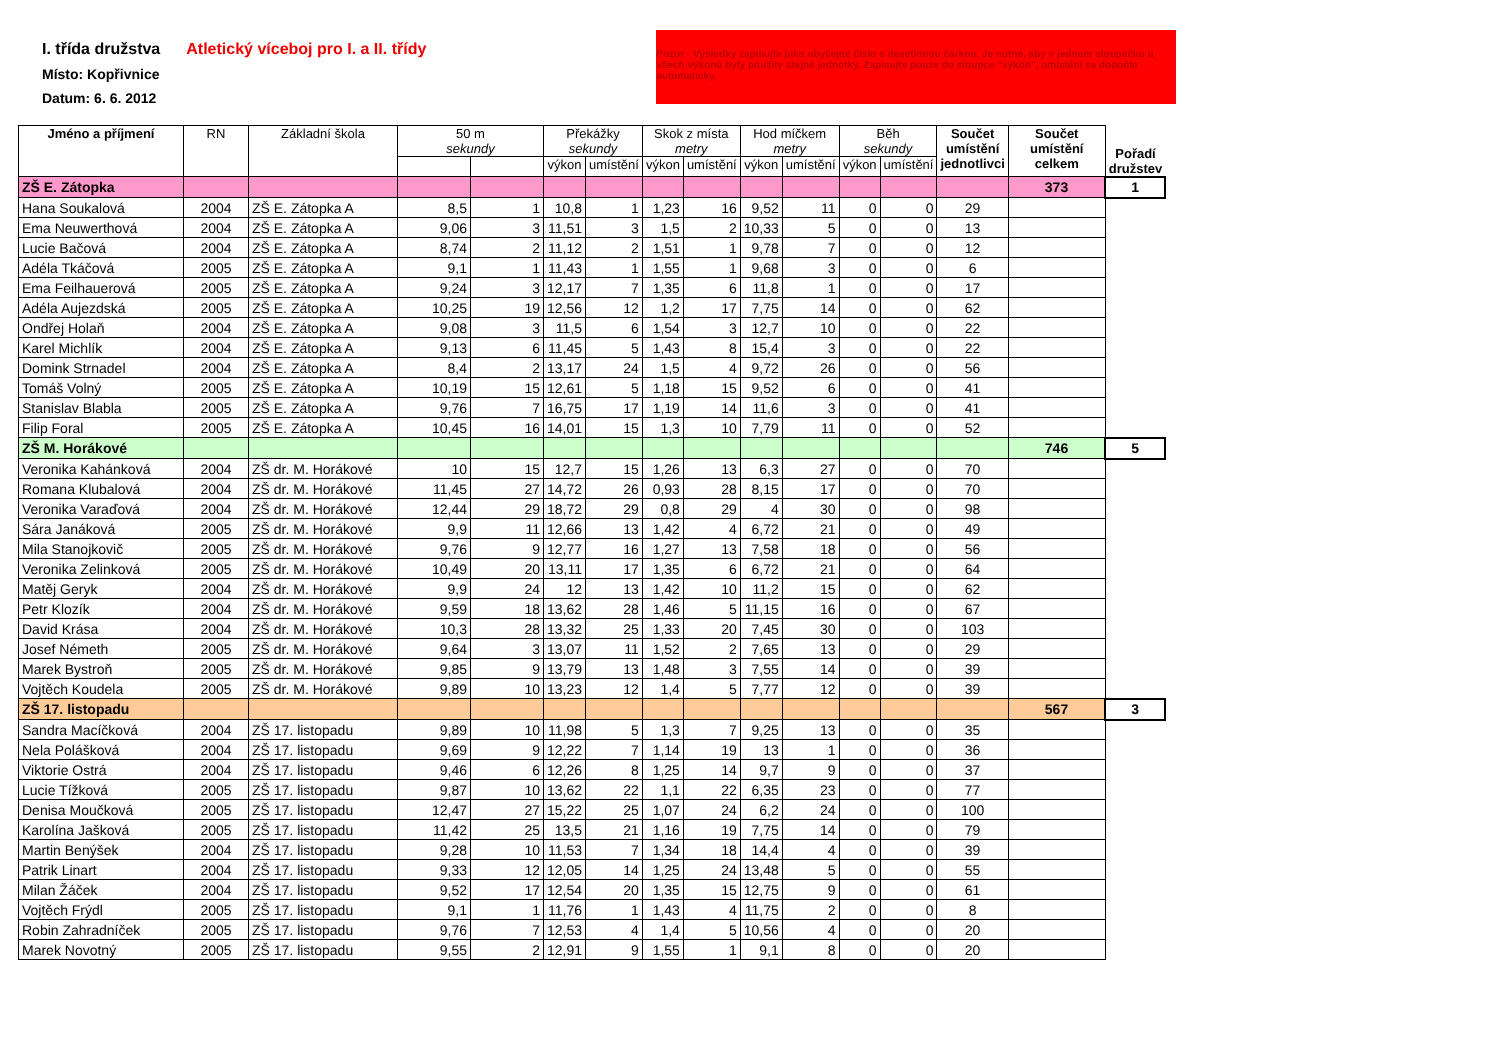I. třída družstva
Místo: Kopřivnice
Datum: 6. 6. 2012
Atletický víceboj pro I. a II. třídy
Pozor - Výsledky zapisujte jako obyčejné číslo s desetinnou čárkou. Je nutné, aby v jednom sloupečku u všech výkonů byly použity stejné jednotky. Zapisujte pouze do sloupce "výkon", umístění se dopočte automaticky.
| Jméno a příjmení | RN | Základní škola | 50 m sekundy | | Překážky sekundy | | Skok z místa metry | | Hod míčkem metry | | Běh sekundy | | Součet umístění jednotlivci | Součet umístění celkem | Pořadí družstev |
| --- | --- | --- | --- | --- | --- | --- | --- | --- | --- | --- | --- | --- | --- | --- | --- |
| | | | | | výkon | umístění | výkon | umístění | výkon | umístění | výkon | umístění | | | |
| ZŠ E. Zátopka | | | | | | | | | | | | | | 373 | 1 |
| Hana Soukalová | 2004 | ZŠ E. Zátopka A | 8,5 | 1 | 10,8 | 1 | 1,23 | 16 | 9,52 | 11 | 0 | 0 | 29 | | |
| Ema Neuwerthová | 2004 | ZŠ E. Zátopka A | 9,06 | 3 | 11,51 | 3 | 1,5 | 2 | 10,33 | 5 | 0 | 0 | 13 | | |
| Lucie Bačová | 2004 | ZŠ E. Zátopka A | 8,74 | 2 | 11,12 | 2 | 1,51 | 1 | 9,78 | 7 | 0 | 0 | 12 | | |
| Adéla Tkáčová | 2005 | ZŠ E. Zátopka A | 9,1 | 1 | 11,43 | 1 | 1,55 | 1 | 9,68 | 3 | 0 | 0 | 6 | | |
| Ema Feilhauerová | 2005 | ZŠ E. Zátopka A | 9,24 | 3 | 12,17 | 7 | 1,35 | 6 | 11,8 | 1 | 0 | 0 | 17 | | |
| Adéla Aujezdská | 2005 | ZŠ E. Zátopka A | 10,25 | 19 | 12,56 | 12 | 1,2 | 17 | 7,75 | 14 | 0 | 0 | 62 | | |
| Ondřej Holaň | 2004 | ZŠ E. Zátopka A | 9,08 | 3 | 11,5 | 6 | 1,54 | 3 | 12,7 | 10 | 0 | 0 | 22 | | |
| Karel Michlík | 2004 | ZŠ E. Zátopka A | 9,13 | 6 | 11,45 | 5 | 1,43 | 8 | 15,4 | 3 | 0 | 0 | 22 | | |
| Domink Strnadel | 2004 | ZŠ E. Zátopka A | 8,4 | 2 | 13,17 | 24 | 1,5 | 4 | 9,72 | 26 | 0 | 0 | 56 | | |
| Tomáš Volný | 2005 | ZŠ E. Zátopka A | 10,19 | 15 | 12,61 | 5 | 1,18 | 15 | 9,52 | 6 | 0 | 0 | 41 | | |
| Stanislav Blabla | 2005 | ZŠ E. Zátopka A | 9,76 | 7 | 16,75 | 17 | 1,19 | 14 | 11,6 | 3 | 0 | 0 | 41 | | |
| Filip Foral | 2005 | ZŠ E. Zátopka A | 10,45 | 16 | 14,01 | 15 | 1,3 | 10 | 7,79 | 11 | 0 | 0 | 52 | | |
| ZŠ M. Horákové | | | | | | | | | | | | | | 746 | 5 |
| Veronika Kahánková | 2004 | ZŠ dr. M. Horákové | 10 | 15 | 12,7 | 15 | 1,26 | 13 | 6,3 | 27 | 0 | 0 | 70 | | |
| Romana Klubalová | 2004 | ZŠ dr. M. Horákové | 11,45 | 27 | 14,72 | 26 | 0,93 | 28 | 8,15 | 17 | 0 | 0 | 70 | | |
| Veronika Varaďová | 2004 | ZŠ dr. M. Horákové | 12,44 | 29 | 18,72 | 29 | 0,8 | 29 | 4 | 30 | 0 | 0 | 98 | | |
| Sára Janáková | 2005 | ZŠ dr. M. Horákové | 9,9 | 11 | 12,66 | 13 | 1,42 | 4 | 6,72 | 21 | 0 | 0 | 49 | | |
| Mila Stanojkovič | 2005 | ZŠ dr. M. Horákové | 9,76 | 9 | 12,77 | 16 | 1,27 | 13 | 7,58 | 18 | 0 | 0 | 56 | | |
| Veronika Zelinková | 2005 | ZŠ dr. M. Horákové | 10,49 | 20 | 13,11 | 17 | 1,35 | 6 | 6,72 | 21 | 0 | 0 | 64 | | |
| Matěj Geryk | 2004 | ZŠ dr. M. Horákové | 9,9 | 24 | 12 | 13 | 1,42 | 10 | 11,2 | 15 | 0 | 0 | 62 | | |
| Petr Klozík | 2004 | ZŠ dr. M. Horákové | 9,59 | 18 | 13,62 | 28 | 1,46 | 5 | 11,15 | 16 | 0 | 0 | 67 | | |
| David Krása | 2004 | ZŠ dr. M. Horákové | 10,3 | 28 | 13,32 | 25 | 1,33 | 20 | 7,45 | 30 | 0 | 0 | 103 | | |
| Josef Németh | 2005 | ZŠ dr. M. Horákové | 9,64 | 3 | 13,07 | 11 | 1,52 | 2 | 7,65 | 13 | 0 | 0 | 29 | | |
| Marek Bystroň | 2005 | ZŠ dr. M. Horákové | 9,85 | 9 | 13,79 | 13 | 1,48 | 3 | 7,55 | 14 | 0 | 0 | 39 | | |
| Vojtěch Koudela | 2005 | ZŠ dr. M. Horákové | 9,89 | 10 | 13,23 | 12 | 1,4 | 5 | 7,77 | 12 | 0 | 0 | 39 | | |
| ZŠ 17. listopadu | | | | | | | | | | | | | | 567 | 3 |
| Sandra Macíčková | 2004 | ZŠ 17. listopadu | 9,89 | 10 | 11,98 | 5 | 1,3 | 7 | 9,25 | 13 | 0 | 0 | 35 | | |
| Nela Polášková | 2004 | ZŠ 17. listopadu | 9,69 | 9 | 12,22 | 7 | 1,14 | 19 | 13 | 1 | 0 | 0 | 36 | | |
| Viktorie Ostrá | 2004 | ZŠ 17. listopadu | 9,46 | 6 | 12,26 | 8 | 1,25 | 14 | 9,7 | 9 | 0 | 0 | 37 | | |
| Lucie Tížková | 2005 | ZŠ 17. listopadu | 9,87 | 10 | 13,62 | 22 | 1,1 | 22 | 6,35 | 23 | 0 | 0 | 77 | | |
| Denisa Moučková | 2005 | ZŠ 17. listopadu | 12,47 | 27 | 15,22 | 25 | 1,07 | 24 | 6,2 | 24 | 0 | 0 | 100 | | |
| Karolína Jašková | 2005 | ZŠ 17. listopadu | 11,42 | 25 | 13,5 | 21 | 1,16 | 19 | 7,75 | 14 | 0 | 0 | 79 | | |
| Martin Benýšek | 2004 | ZŠ 17. listopadu | 9,28 | 10 | 11,53 | 7 | 1,34 | 18 | 14,4 | 4 | 0 | 0 | 39 | | |
| Patrik Linart | 2004 | ZŠ 17. listopadu | 9,33 | 12 | 12,05 | 14 | 1,25 | 24 | 13,48 | 5 | 0 | 0 | 55 | | |
| Milan Žáček | 2004 | ZŠ 17. listopadu | 9,52 | 17 | 12,54 | 20 | 1,35 | 15 | 12,75 | 9 | 0 | 0 | 61 | | |
| Vojtěch Frýdl | 2005 | ZŠ 17. listopadu | 9,1 | 1 | 11,76 | 1 | 1,43 | 4 | 11,75 | 2 | 0 | 0 | 8 | | |
| Robin Zahradníček | 2005 | ZŠ 17. listopadu | 9,76 | 7 | 12,53 | 4 | 1,4 | 5 | 10,56 | 4 | 0 | 0 | 20 | | |
| Marek Novotný | 2005 | ZŠ 17. listopadu | 9,55 | 2 | 12,91 | 9 | 1,55 | 1 | 9,1 | 8 | 0 | 0 | 20 | | |